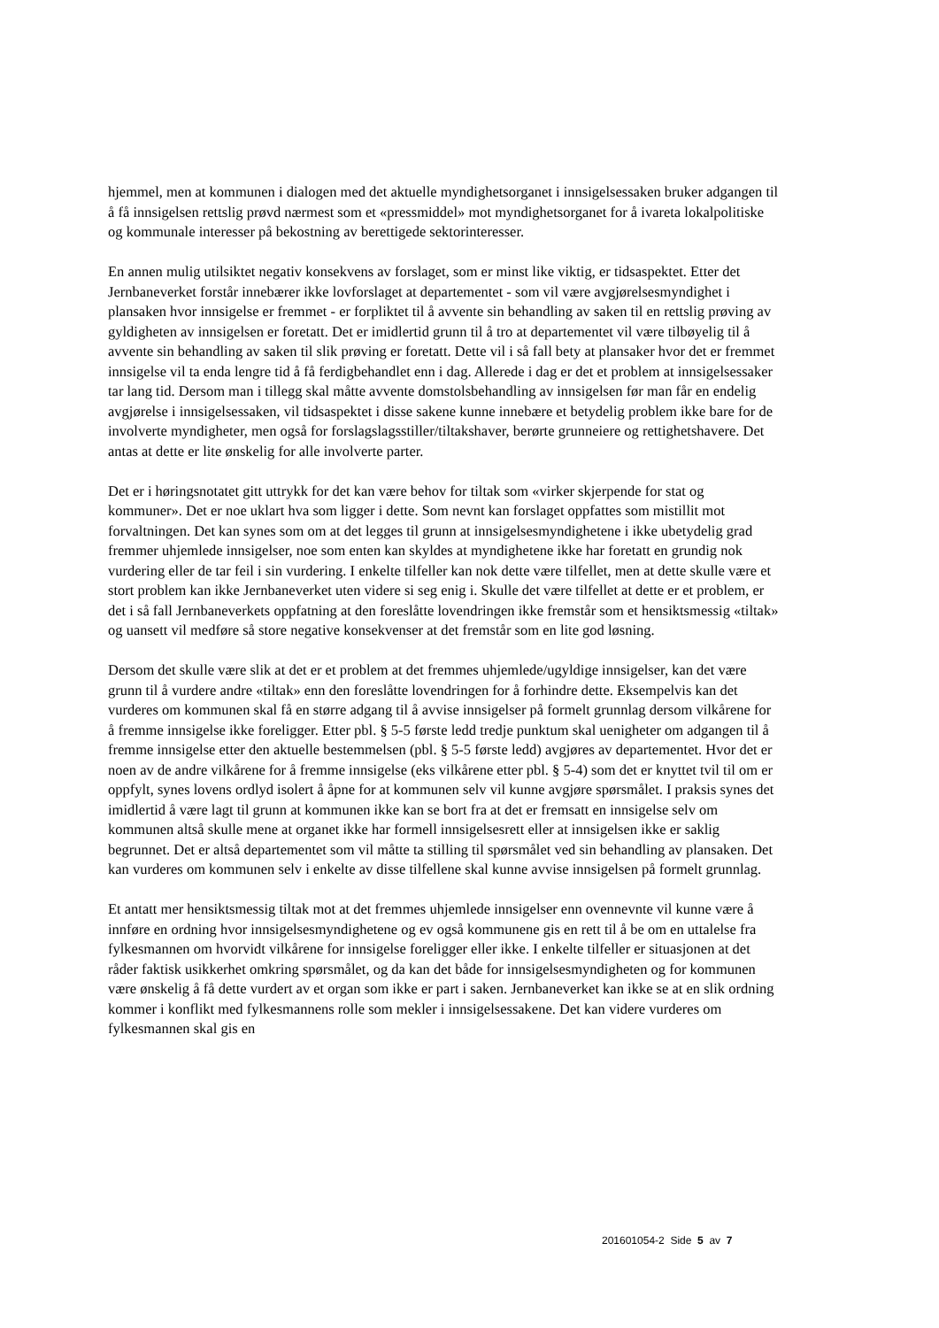hjemmel, men at kommunen i dialogen med det aktuelle myndighetsorganet i innsigelsessaken bruker adgangen til å få innsigelsen rettslig prøvd nærmest som et «pressmiddel» mot myndighetsorganet for å ivareta lokalpolitiske og kommunale interesser på bekostning av berettigede sektorinteresser.
En annen mulig utilsiktet negativ konsekvens av forslaget, som er minst like viktig, er tidsaspektet. Etter det Jernbaneverket forstår innebærer ikke lovforslaget at departementet - som vil være avgjørelsesmyndighet i plansaken hvor innsigelse er fremmet - er forpliktet til å avvente sin behandling av saken til en rettslig prøving av gyldigheten av innsigelsen er foretatt. Det er imidlertid grunn til å tro at departementet vil være tilbøyelig til å avvente sin behandling av saken til slik prøving er foretatt. Dette vil i så fall bety at plansaker hvor det er fremmet innsigelse vil ta enda lengre tid å få ferdigbehandlet enn i dag. Allerede i dag er det et problem at innsigelsessaker tar lang tid. Dersom man i tillegg skal måtte avvente domstolsbehandling av innsigelsen før man får en endelig avgjørelse i innsigelsessaken, vil tidsaspektet i disse sakene kunne innebære et betydelig problem ikke bare for de involverte myndigheter, men også for forslagslagsstiller/tiltakshaver, berørte grunneiere og rettighetshavere. Det antas at dette er lite ønskelig for alle involverte parter.
Det er i høringsnotatet gitt uttrykk for det kan være behov for tiltak som «virker skjerpende for stat og kommuner». Det er noe uklart hva som ligger i dette. Som nevnt kan forslaget oppfattes som mistillit mot forvaltningen. Det kan synes som om at det legges til grunn at innsigelsesmyndighetene i ikke ubetydelig grad fremmer uhjemlede innsigelser, noe som enten kan skyldes at myndighetene ikke har foretatt en grundig nok vurdering eller de tar feil i sin vurdering. I enkelte tilfeller kan nok dette være tilfellet, men at dette skulle være et stort problem kan ikke Jernbaneverket uten videre si seg enig i. Skulle det være tilfellet at dette er et problem, er det i så fall Jernbaneverkets oppfatning at den foreslåtte lovendringen ikke fremstår som et hensiktsmessig «tiltak» og uansett vil medføre så store negative konsekvenser at det fremstår som en lite god løsning.
Dersom det skulle være slik at det er et problem at det fremmes uhjemlede/ugyldige innsigelser, kan det være grunn til å vurdere andre «tiltak» enn den foreslåtte lovendringen for å forhindre dette. Eksempelvis kan det vurderes om kommunen skal få en større adgang til å avvise innsigelser på formelt grunnlag dersom vilkårene for å fremme innsigelse ikke foreligger. Etter pbl. § 5-5 første ledd tredje punktum skal uenigheter om adgangen til å fremme innsigelse etter den aktuelle bestemmelsen (pbl. § 5-5 første ledd) avgjøres av departementet. Hvor det er noen av de andre vilkårene for å fremme innsigelse (eks vilkårene etter pbl. § 5-4) som det er knyttet tvil til om er oppfylt, synes lovens ordlyd isolert å åpne for at kommunen selv vil kunne avgjøre spørsmålet. I praksis synes det imidlertid å være lagt til grunn at kommunen ikke kan se bort fra at det er fremsatt en innsigelse selv om kommunen altså skulle mene at organet ikke har formell innsigelsesrett eller at innsigelsen ikke er saklig begrunnet. Det er altså departementet som vil måtte ta stilling til spørsmålet ved sin behandling av plansaken. Det kan vurderes om kommunen selv i enkelte av disse tilfellene skal kunne avvise innsigelsen på formelt grunnlag.
Et antatt mer hensiktsmessig tiltak mot at det fremmes uhjemlede innsigelser enn ovennevnte vil kunne være å innføre en ordning hvor innsigelsesmyndighetene og ev også kommunene gis en rett til å be om en uttalelse fra fylkesmannen om hvorvidt vilkårene for innsigelse foreligger eller ikke. I enkelte tilfeller er situasjonen at det råder faktisk usikkerhet omkring spørsmålet, og da kan det både for innsigelsesmyndigheten og for kommunen være ønskelig å få dette vurdert av et organ som ikke er part i saken. Jernbaneverket kan ikke se at en slik ordning kommer i konflikt med fylkesmannens rolle som mekler i innsigelsessakene. Det kan videre vurderes om fylkesmannen skal gis en
201601054-2 Side 5 av 7